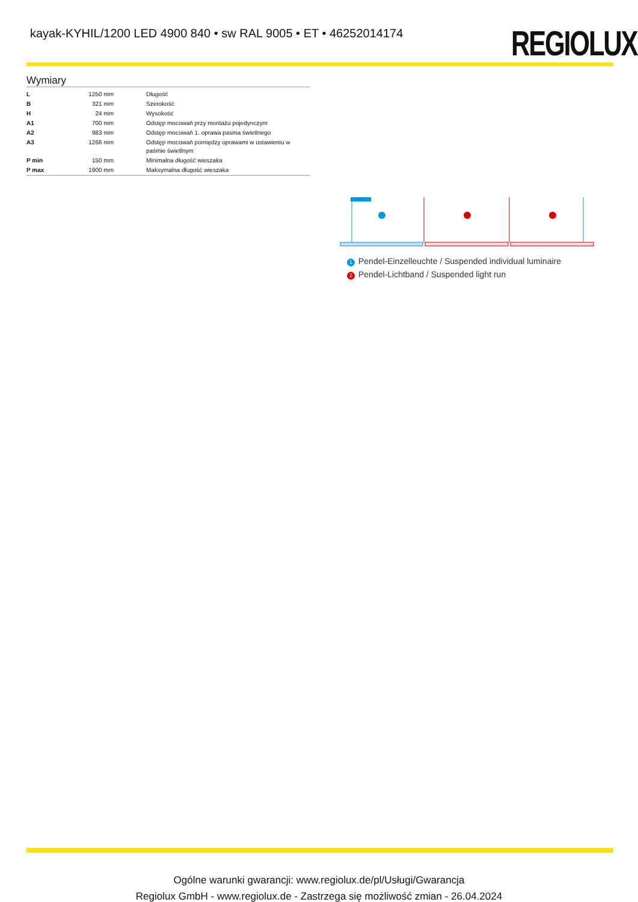kayak-KYHIL/1200 LED 4900 840 • sw RAL 9005 • ET • 46252014174
REGIOLUX
Wymiary
| L | 1250 mm | Długość |
| B | 321 mm | Szerokość |
| H | 24 mm | Wysokość |
| A1 | 700 mm | Odstęp mocowań przy montażu pojedynczym |
| A2 | 983 mm | Odstęp mocowań 1. oprawa pasma świetlnego |
| A3 | 1266 mm | Odstęp mocowań pomiędzy oprawami w ustawieniu w paśmie świetlnym |
| P min | 150 mm | Minimalna długość wieszaka |
| P max | 1900 mm | Maksymalna długość wieszaka |
1 Pendel-Einzelleuchte / Suspended individual luminaire
2 Pendel-Lichtband / Suspended light run
Ogólne warunki gwarancji: www.regiolux.de/pl/Usługi/Gwarancja
Regiolux GmbH - www.regiolux.de - Zastrzega się możliwość zmian - 26.04.2024